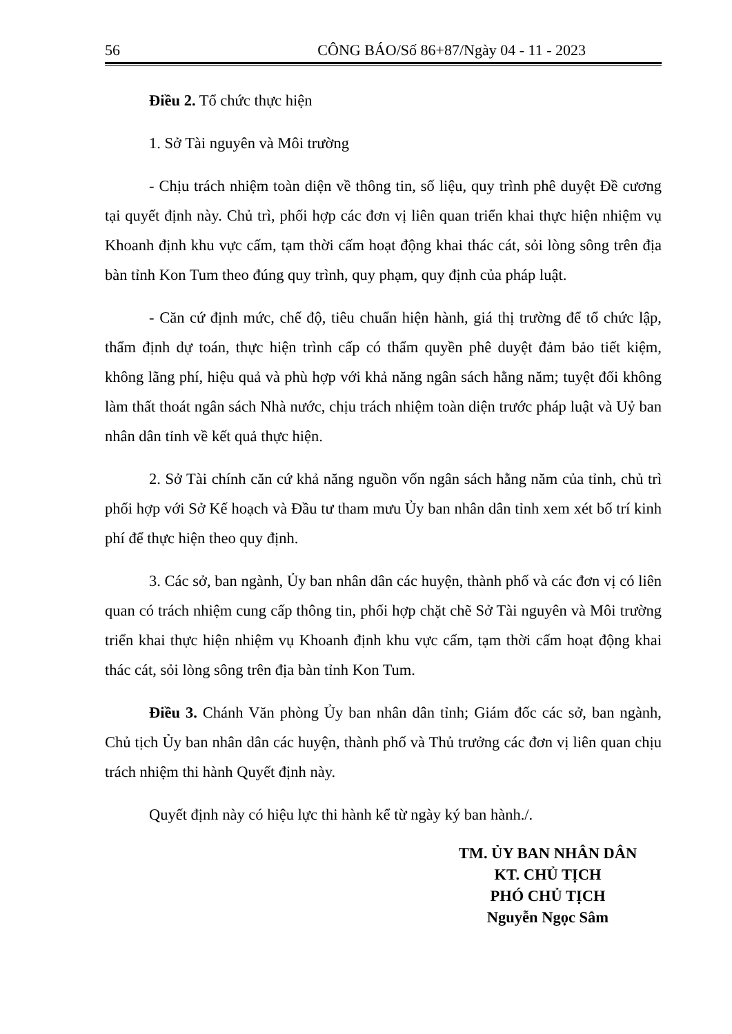56 CÔNG BÁO/Số 86+87/Ngày 04 - 11 - 2023
Điều 2. Tổ chức thực hiện
1. Sở Tài nguyên và Môi trường
- Chịu trách nhiệm toàn diện về thông tin, số liệu, quy trình phê duyệt Đề cương tại quyết định này. Chủ trì, phối hợp các đơn vị liên quan triển khai thực hiện nhiệm vụ Khoanh định khu vực cấm, tạm thời cấm hoạt động khai thác cát, sỏi lòng sông trên địa bàn tỉnh Kon Tum theo đúng quy trình, quy phạm, quy định của pháp luật.
- Căn cứ định mức, chế độ, tiêu chuẩn hiện hành, giá thị trường để tổ chức lập, thẩm định dự toán, thực hiện trình cấp có thẩm quyền phê duyệt đảm bảo tiết kiệm, không lãng phí, hiệu quả và phù hợp với khả năng ngân sách hằng năm; tuyệt đối không làm thất thoát ngân sách Nhà nước, chịu trách nhiệm toàn diện trước pháp luật và Uỷ ban nhân dân tỉnh về kết quả thực hiện.
2. Sở Tài chính căn cứ khả năng nguồn vốn ngân sách hằng năm của tỉnh, chủ trì phối hợp với Sở Kế hoạch và Đầu tư tham mưu Ủy ban nhân dân tỉnh xem xét bố trí kinh phí để thực hiện theo quy định.
3. Các sở, ban ngành, Ủy ban nhân dân các huyện, thành phố và các đơn vị có liên quan có trách nhiệm cung cấp thông tin, phối hợp chặt chẽ Sở Tài nguyên và Môi trường triển khai thực hiện nhiệm vụ Khoanh định khu vực cấm, tạm thời cấm hoạt động khai thác cát, sỏi lòng sông trên địa bàn tỉnh Kon Tum.
Điều 3. Chánh Văn phòng Ủy ban nhân dân tỉnh; Giám đốc các sở, ban ngành, Chủ tịch Ủy ban nhân dân các huyện, thành phố và Thủ trưởng các đơn vị liên quan chịu trách nhiệm thi hành Quyết định này.
Quyết định này có hiệu lực thi hành kể từ ngày ký ban hành./.
TM. ỦY BAN NHÂN DÂN
KT. CHỦ TỊCH
PHÓ CHỦ TỊCH
Nguyễn Ngọc Sâm